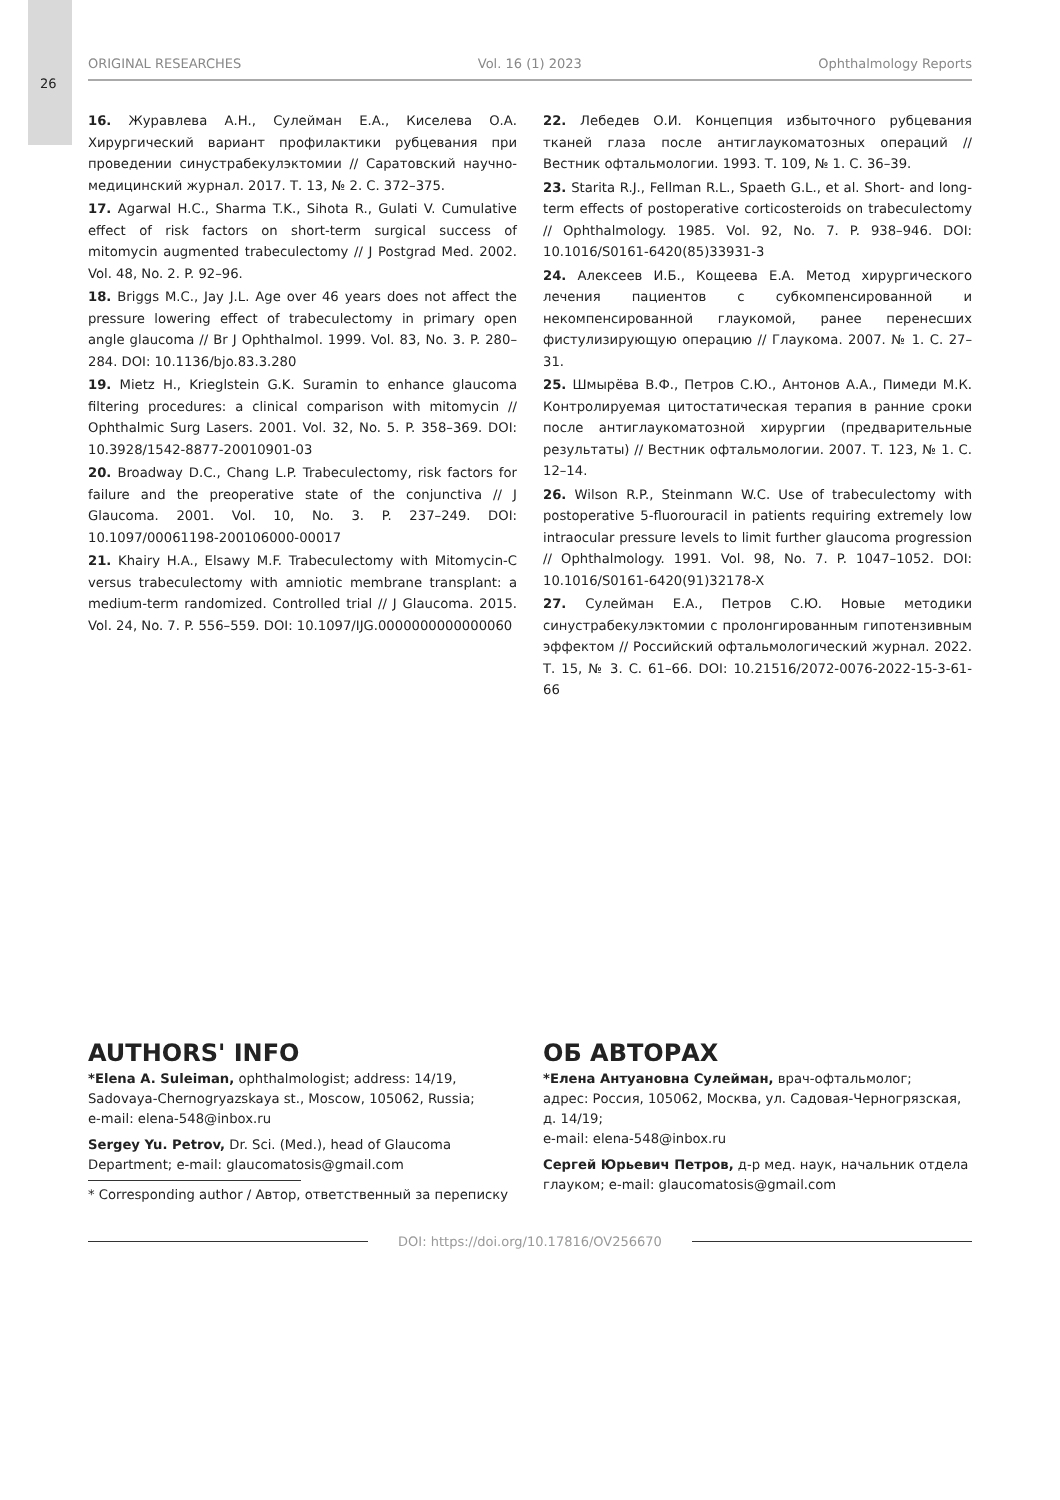26
ORIGINAL RESEARCHES Vol. 16 (1) 2023 Ophthalmology Reports
16. Журавлева А.Н., Сулейман Е.А., Киселева О.А. Хирургический вариант профилактики рубцевания при проведении синустрабекулэктомии // Саратовский научно-медицинский журнал. 2017. Т. 13, № 2. С. 372–375.
17. Agarwal H.C., Sharma T.K., Sihota R., Gulati V. Cumulative effect of risk factors on short-term surgical success of mitomycin augmented trabeculectomy // J Postgrad Med. 2002. Vol. 48, No. 2. P. 92–96.
18. Briggs M.C., Jay J.L. Age over 46 years does not affect the pressure lowering effect of trabeculectomy in primary open angle glaucoma // Br J Ophthalmol. 1999. Vol. 83, No. 3. P. 280–284. DOI: 10.1136/bjo.83.3.280
19. Mietz H., Krieglstein G.K. Suramin to enhance glaucoma filtering procedures: a clinical comparison with mitomycin // Ophthalmic Surg Lasers. 2001. Vol. 32, No. 5. P. 358–369. DOI: 10.3928/1542-8877-20010901-03
20. Broadway D.C., Chang L.P. Trabeculectomy, risk factors for failure and the preoperative state of the conjunctiva // J Glaucoma. 2001. Vol. 10, No. 3. P. 237–249. DOI: 10.1097/00061198-200106000-00017
21. Khairy H.A., Elsawy M.F. Trabeculectomy with Mitomycin-C versus trabeculectomy with amniotic membrane transplant: a medium-term randomized. Controlled trial // J Glaucoma. 2015. Vol. 24, No. 7. P. 556–559. DOI: 10.1097/IJG.0000000000000060
22. Лебедев О.И. Концепция избыточного рубцевания тканей глаза после антиглаукоматозных операций // Вестник офтальмологии. 1993. Т. 109, № 1. С. 36–39.
23. Starita R.J., Fellman R.L., Spaeth G.L., et al. Short- and long-term effects of postoperative corticosteroids on trabeculectomy // Ophthalmology. 1985. Vol. 92, No. 7. P. 938–946. DOI: 10.1016/S0161-6420(85)33931-3
24. Алексеев И.Б., Кощеева Е.А. Метод хирургического лечения пациентов с субкомпенсированной и некомпенсированной глаукомой, ранее перенесших фистулизирующую операцию // Глаукома. 2007. № 1. С. 27–31.
25. Шмырёва В.Ф., Петров С.Ю., Антонов А.А., Пимеди М.К. Контролируемая цитостатическая терапия в ранние сроки после антиглаукоматозной хирургии (предварительные результаты) // Вестник офтальмологии. 2007. Т. 123, № 1. С. 12–14.
26. Wilson R.P., Steinmann W.C. Use of trabeculectomy with postoperative 5-fluorouracil in patients requiring extremely low intraocular pressure levels to limit further glaucoma progression // Ophthalmology. 1991. Vol. 98, No. 7. P. 1047–1052. DOI: 10.1016/S0161-6420(91)32178-X
27. Сулейман Е.А., Петров С.Ю. Новые методики синустрабекулэктомии с пролонгированным гипотензивным эффектом // Российский офтальмологический журнал. 2022. Т. 15, № 3. С. 61–66. DOI: 10.21516/2072-0076-2022-15-3-61-66
AUTHORS' INFO
*Elena A. Suleiman, ophthalmologist; address: 14/19, Sadovaya-Chernogryazskaya st., Moscow, 105062, Russia;
e-mail: elena-548@inbox.ru
Sergey Yu. Petrov, Dr. Sci. (Med.), head of Glaucoma Department; e-mail: glaucomatosis@gmail.com
ОБ АВТОРАХ
*Елена Антуановна Сулейман, врач-офтальмолог;
адрес: Россия, 105062, Москва, ул. Садовая-Черногрязская, д. 14/19;
e-mail: elena-548@inbox.ru
Сергей Юрьевич Петров, д-р мед. наук, начальник отдела глауком; e-mail: glaucomatosis@gmail.com
* Corresponding author / Автор, ответственный за переписку
DOI: https://doi.org/10.17816/OV256670